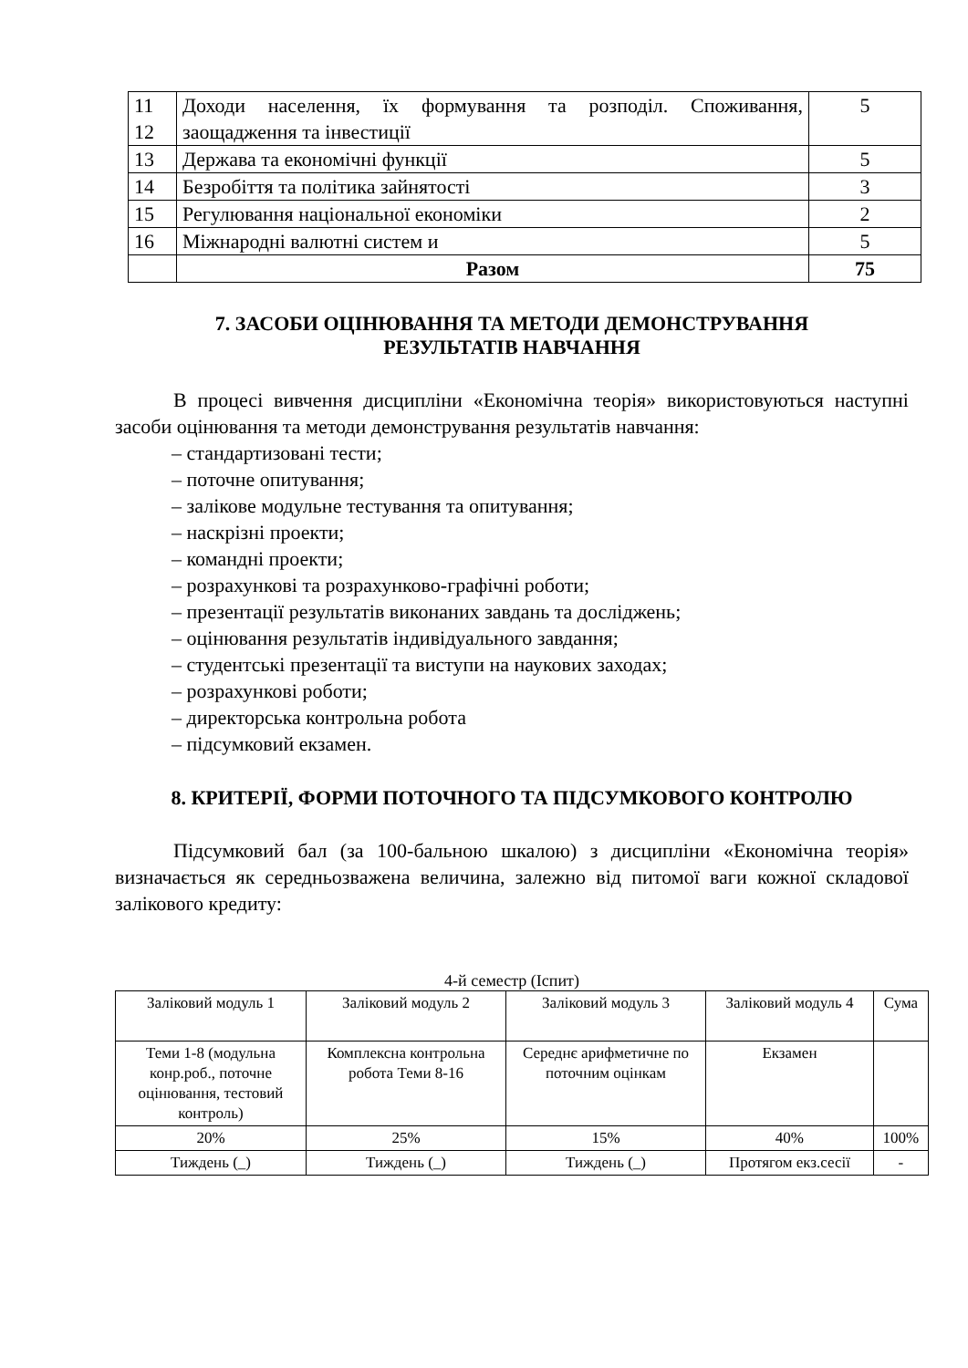| 11 12 | Доходи населення, їх формування та розподіл. Споживання, заощадження та інвестиції | 5 |
| 13 | Держава та економічні функції | 5 |
| 14 | Безробіття та політика зайнятості | 3 |
| 15 | Регулювання національної економіки | 2 |
| 16 | Міжнародні валютні систем и | 5 |
| | Разом | 75 |
7. ЗАСОБИ ОЦІНЮВАННЯ ТА МЕТОДИ ДЕМОНСТРУВАННЯ РЕЗУЛЬТАТІВ НАВЧАННЯ
В процесі вивчення дисципліни «Економічна теорія» використовуються наступні засоби оцінювання та методи демонстрування результатів навчання:
– стандартизовані тести;
– поточне опитування;
– залікове модульне тестування та опитування;
– наскрізні проекти;
– командні проекти;
– розрахункові та розрахунково-графічні роботи;
– презентації результатів виконаних завдань та досліджень;
– оцінювання результатів індивідуального завдання;
– студентські презентації та виступи на наукових заходах;
– розрахункові роботи;
– директорська контрольна робота
– підсумковий екзамен.
8. КРИТЕРІЇ, ФОРМИ ПОТОЧНОГО ТА ПІДСУМКОВОГО КОНТРОЛЮ
Підсумковий бал (за 100-бальною шкалою) з дисципліни «Економічна теорія» визначається як середньозважена величина, залежно від питомої ваги кожної складової залікового кредиту:
4-й семестр (Іспит)
| Заліковий модуль 1 | Заліковий модуль 2 | Заліковий модуль 3 | Заліковий модуль 4 | Сума |
| Теми 1-8 (модульна конр.роб., поточне оцінювання, тестовий контроль) | Комплексна контрольна робота Теми 8-16 | Середнє арифметичне по поточним оцінкам | Екзамен | |
| 20% | 25% | 15% | 40% | 100% |
| Тиждень (_) | Тиждень (_) | Тиждень (_) | Протягом екз.сесії | - |